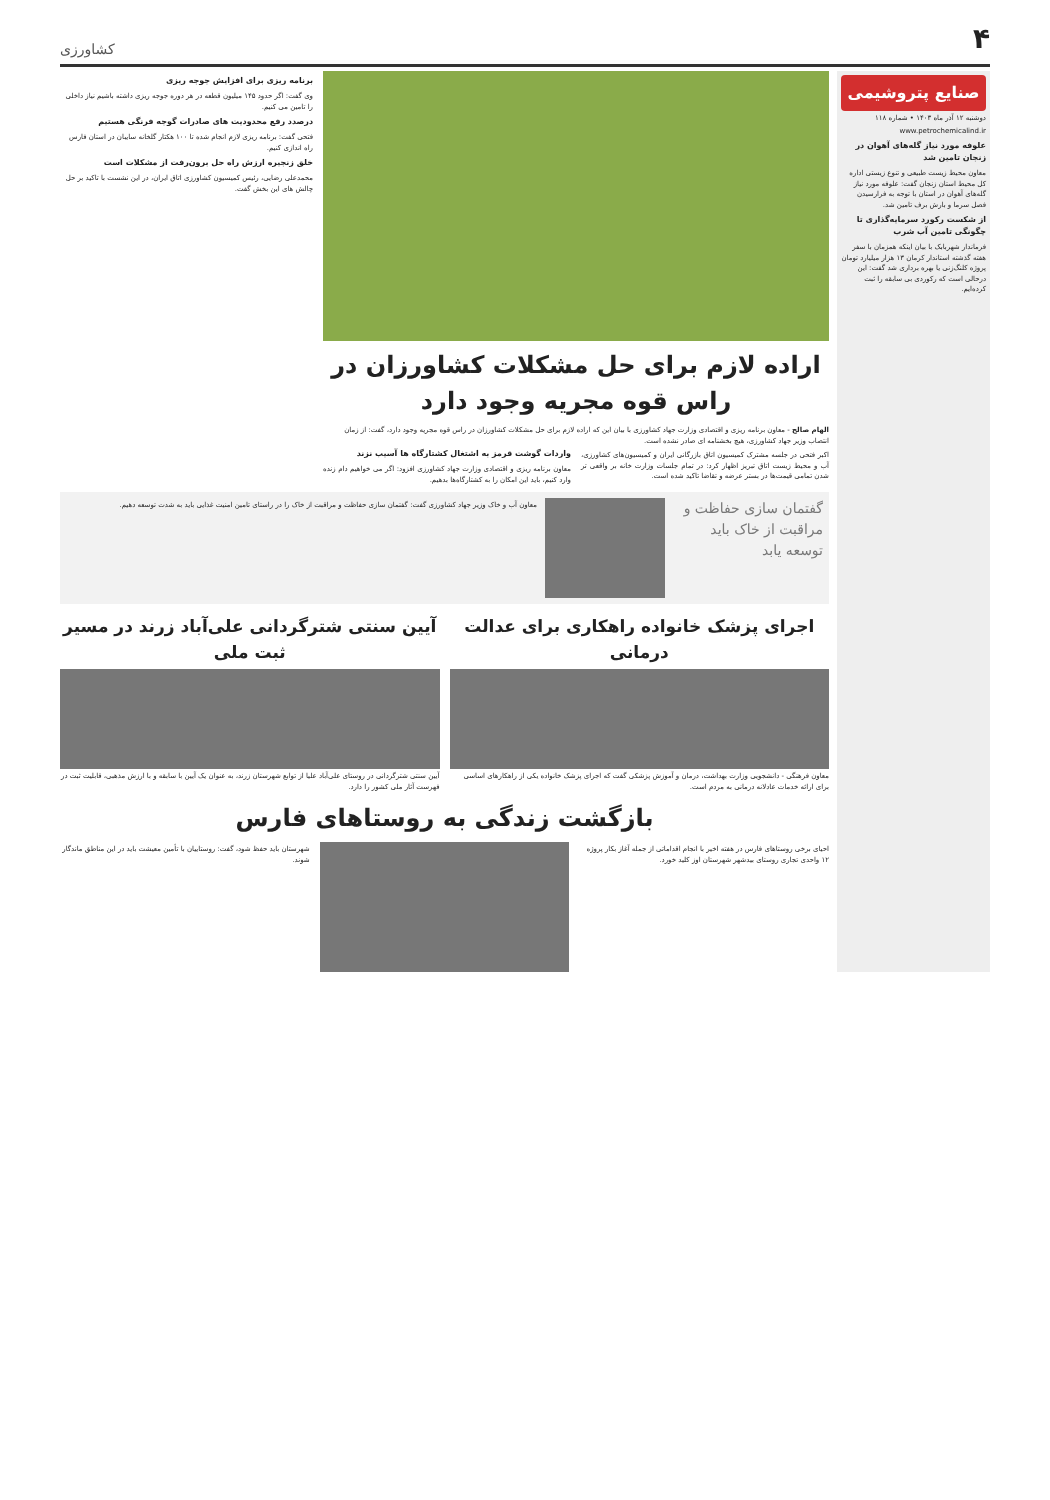۴
کشاورزی
صنایع پتروشیمی
دوشنبه ۱۲ آذر ماه ۱۴۰۳ • شماره ۱۱۸
www.petrochemicalind.ir
علوفه مورد نیاز گله‌های آهوان در زنجان تامین شد
معاون محیط زیست طبیعی و تنوع زیستی اداره کل محیط استان زنجان گفت: علوفه مورد نیاز گله‌های آهوان در استان با توجه به فرارسیدن فصل سرما و بارش برف تامین شد.
از شکست رکورد سرمایه‌گذاری تا چگونگی تامین آب شرب
فرماندار شهربابک با بیان اینکه همزمان با سفر هفته گذشته استاندار کرمان ۱۳ هزار میلیارد تومان پروژه کلنگ‌زنی یا بهره برداری شد گفت: این درحالی است که رکوردی بی سابقه را ثبت کرده‌ایم.
اراده لازم برای حل مشکلات کشاورزان در راس قوه مجریه وجود دارد
الهام صالح - معاون برنامه ریزی و اقتصادی وزارت جهاد کشاورزی با بیان این که اراده لازم برای حل مشکلات کشاورزان در راس قوه مجریه وجود دارد، گفت: از زمان انتصاب وزیر جهاد کشاورزی، هیچ بخشنامه ای صادر نشده است.
اکبر فتحی در جلسه مشترک کمیسیون اتاق بازرگانی ایران و کمیسیون‌های کشاورزی، آب و محیط زیست اتاق تبریز اظهار کرد: در تمام جلسات وزارت خانه بر واقعی تر شدن تمامی قیمت‌ها در بستر عرضه و تقاضا تاکید شده است.
واردات گوشت قرمز به اشتغال کشتارگاه ها آسیب نزند
معاون برنامه ریزی و اقتصادی وزارت جهاد کشاورزی افزود: اگر می خواهیم دام زنده وارد کنیم، باید این امکان را به کشتارگاه‌ها بدهیم.
برنامه ریزی برای افزایش جوجه ریزی
وی گفت: اگر حدود ۱۴۵ میلیون قطعه در هر دوره جوجه ریزی داشته باشیم نیاز داخلی را تامین می کنیم.
درصدد رفع محدودیت های صادرات گوجه فرنگی هستیم
فتحی گفت: برنامه ریزی لازم انجام شده تا ۱۰۰ هکتار گلخانه سایبان در استان فارس راه اندازی کنیم.
خلق زنجیره ارزش راه حل برون‌رفت از مشکلات است
محمدعلی رضایی، رئیس کمیسیون کشاورزی اتاق ایران، در این نشست با تاکید بر حل چالش های این بخش گفت.
گفتمان سازی حفاظت و مراقبت از خاک باید توسعه یابد
معاون آب و خاک وزیر جهاد کشاورزی گفت: گفتمان سازی حفاظت و مراقبت از خاک را در راستای تامین امنیت غذایی باید به شدت توسعه دهیم.
اجرای پزشک خانواده راهکاری برای عدالت درمانی
معاون فرهنگی - دانشجویی وزارت بهداشت، درمان و آموزش پزشکی گفت که اجرای پزشک خانواده یکی از راهکارهای اساسی برای ارائه خدمات عادلانه درمانی به مردم است.
آیین سنتی شترگردانی علی‌آباد زرند در مسیر ثبت ملی
آیین سنتی شترگردانی در روستای علی‌آباد علیا از توابع شهرستان زرند، به عنوان یک آیین با سابقه و با ارزش مذهبی، قابلیت ثبت در فهرست آثار ملی کشور را دارد.
بازگشت زندگی به روستاهای فارس
احیای برخی روستاهای فارس در هفته اخیر با انجام اقداماتی از جمله آغاز بکار پروژه ۱۲ واحدی تجاری روستای بیدشهر شهرستان اوز کلید خورد.
شهرستان باید حفظ شود، گفت: روستاییان با تأمین معیشت باید در این مناطق ماندگار شوند.